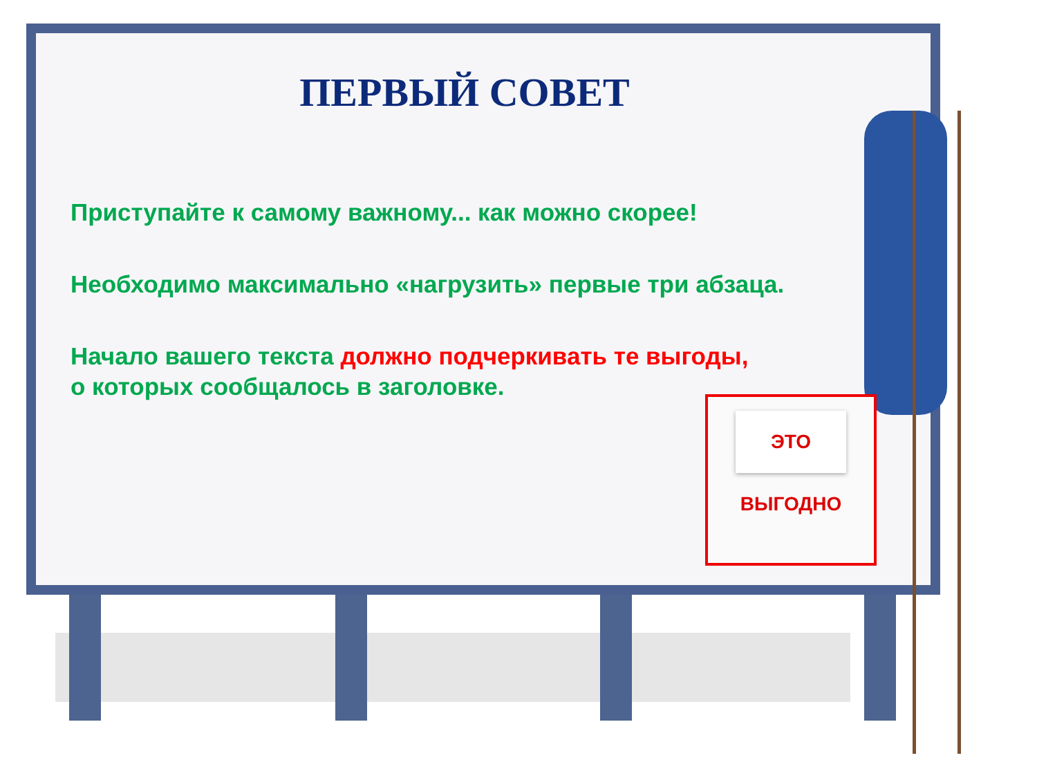ПЕРВЫЙ СОВЕТ
Приступайте к самому важному... как можно скорее!
Необходимо максимально «нагрузить» первые три абзаца.
Начало вашего текста должно подчеркивать те выгоды,
о которых сообщалось в заголовке.
ЭТО ВЫГОДНО